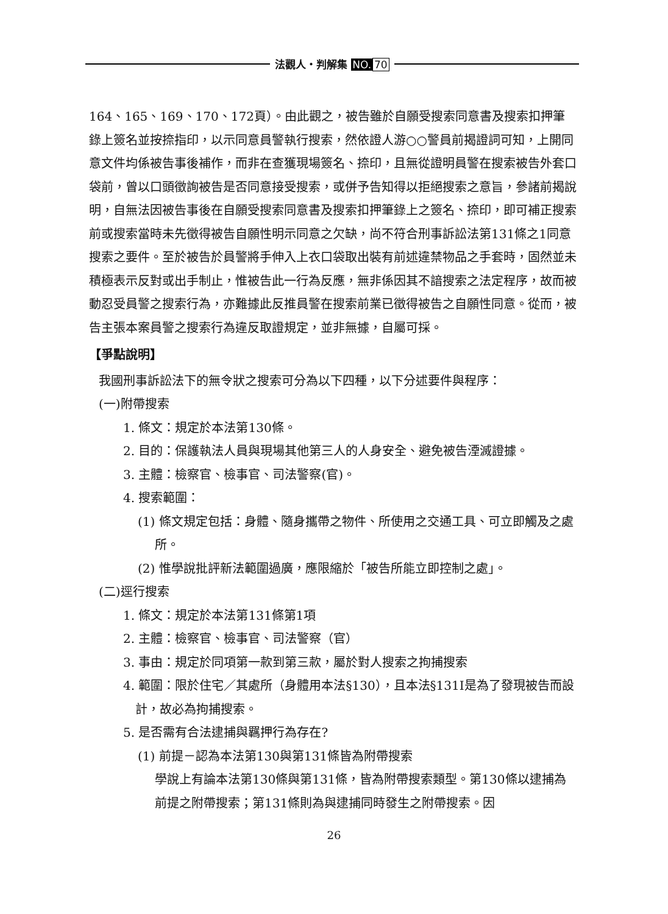法觀人・判解集 NO. 70
164、165、169、170、172頁）。由此觀之，被告雖於自願受搜索同意書及搜索扣押筆錄上簽名並按捺指印，以示同意員警執行搜索，然依證人游○○警員前揭證詞可知，上開同意文件均係被告事後補作，而非在查獲現場簽名、捺印，且無從證明員警在搜索被告外套口袋前，曾以口頭徵詢被告是否同意接受搜索，或併予告知得以拒絕搜索之意旨，參諸前揭說明，自無法因被告事後在自願受搜索同意書及搜索扣押筆錄上之簽名、捺印，即可補正搜索前或搜索當時未先徵得被告自願性明示同意之欠缺，尚不符合刑事訴訟法第131條之1同意搜索之要件。至於被告於員警將手伸入上衣口袋取出裝有前述違禁物品之手套時，固然並未積極表示反對或出手制止，惟被告此一行為反應，無非係因其不諳搜索之法定程序，故而被動忍受員警之搜索行為，亦難據此反推員警在搜索前業已徵得被告之自願性同意。從而，被告主張本案員警之搜索行為違反取證規定，並非無據，自屬可採。
【爭點說明】
我國刑事訴訟法下的無令狀之搜索可分為以下四種，以下分述要件與程序：
(一)附帶搜索
1. 條文：規定於本法第130條。
2. 目的：保護執法人員與現場其他第三人的人身安全、避免被告湮滅證據。
3. 主體：檢察官、檢事官、司法警察(官)。
4. 搜索範圍：
(1) 條文規定包括：身體、隨身攜帶之物件、所使用之交通工具、可立即觸及之處所。
(2) 惟學說批評新法範圍過廣，應限縮於「被告所能立即控制之處」。
(二)逕行搜索
1. 條文：規定於本法第131條第1項
2. 主體：檢察官、檢事官、司法警察（官）
3. 事由：規定於同項第一款到第三款，屬於對人搜索之拘捕搜索
4. 範圍：限於住宅／其處所（身體用本法§130），且本法§131I是為了發現被告而設計，故必為拘捕搜索。
5. 是否需有合法逮捕與羈押行為存在?
(1) 前提－認為本法第130與第131條皆為附帶搜索
學說上有論本法第130條與第131條，皆為附帶搜索類型。第130條以逮捕為前提之附帶搜索；第131條則為與逮捕同時發生之附帶搜索。因
26